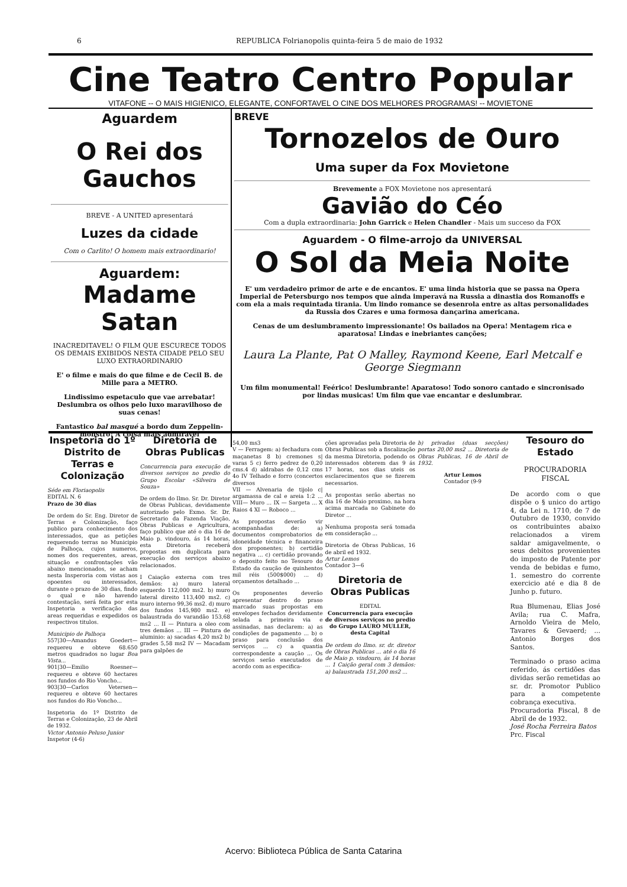6 REPUBLICA Folrianopolis quinta-feira 5 de maio de 1932
Cine Teatro Centro Popular
VITAFONE -- O MAIS HIGIENICO, ELEGANTE, CONFORTAVEL O CINE DOS MELHORES PROGRAMAS! -- MOVIETONE
Aguardem
O Rei dos Gauchos
BREVE - A UNITED apresentará
Luzes da cidade
Com o Carlito! O homem mais extraordinario!
Aguardem:
Madame Satan
INACREDITAVEL! O FILM QUE ESCURECE TODOS OS DEMAIS EXIBIDOS NESTA CIDADE PELO SEU LUXO EXTRAORDINARIO
E' o filme e mais do que filme e de Cecil B. de Mille para a METRO.
Lindissimo espetaculo que vae arrebatar! Deslumbra os olhos pelo luxo maravilhoso de suas cenas!
Fantastico bal masqué a bordo dum Zeppelin-monstro! A coisa mais admiravel
BREVE
Tornozelos de Ouro
Uma super da Fox Movietone
Brevemente a FOX Movietone nos apresentará
Gavião do Céo
Com a dupla extraordinaria: John Garrick e Helen Chandler - Mais um succeso da FOX
Aguardem - O filme-arrojo da UNIVERSAL
O Sol da Meia Noite
E' um verdadeiro primor de arte e de encantos. E' uma linda historia que se passa na Opera Imperial de Petersburgo nos tempos que ainda imperavá na Russia a dinastia dos Romanoffs e com ela a mais requintada tirania. Um lindo romance se desenrola entre as altas personalidades da Russia dos Czares e uma formosa dançarina americana.
Cenas de um deslumbramento impressionante! Os bailados na Opera! Mentagem rica e aparatosa! Lindas e inebriantes canções;
Laura La Plante, Pat O Malley, Raymond Keene, Earl Metcalf e George Siegmann
Um film monumental! Feérico! Deslumbrante! Aparatoso! Todo sonoro cantado e sincronisado por lindas musicas! Um film que vae encantar e deslumbrar.
Inspetoria do 1º Distrito de Terras e Colonização
Séde em Floriaopolis
EDITAL N. 6
Prazo de 30 dias
De ordem do Sr. Eng. Diretor de Terras e Colonização, faço publico para conhecimento dos interessados, que as petições requerendo terras no Municipio de Palhoça, cujos numeros, nomes dos requerentes, areas, situação e confrontações vão abaixo mencionados, se acham nesta Insperoria com vistas aos opoentes ou interessados, durante o prazo de 30 dias, findo o qual e não havendo contestação, será feita por esta Inspetoria a verificação das areas requeridas e expedidos os respectivos titulos.
Municipio de Palhoça
557|30—Amandus Goedert—requereu e obteve 68.650 metros quadrados no lugar Boa Vista...
901|30—Emilio Roesner—requereu e obteve 60 hectares nos fundos do Rio Voncho...
903|30—Carlos Vetersen—requereu e obteve 60 hectares nos fundos do Rio Voncho...
Inspetoria do 1º Distrito de Terras e Colonização, 23 de Abril de 1932.
Victor Antonio Peluso Junior
Inspetor (4-6)
Diretoria de Obras Publicas
Concurrencia para execução de diversos serviços no predio do Grupo Escolar «Silveira de Souza»
De ordem do Ilmo. Sr. Dr. Diretor de Obras Publicas, devidamente autorizado pelo Exmo. Sr. Dr. Secretario da Fazenda Viação, Obras Publicas e Agricultura, faço publico que até o dia 16 de Maio p. vindouro, ás 14 horas, esta Diretoria receberá propostas em duplicata para execução dos serviços abaixo relacionados.
I Caiação externa com tres demãos: a) muro lateral esquerdo 112,000 ms2. b) muro lateral direito 113,400 ms2. c) muro interno 99,36 ms2. d) muro dos fundos 145,980 ms2. e) balaustrada do varandão 153,68 ms2 ... II — Pintura a oleo com tres demãos ... III — Pintura de aluminio: a) sacadas 4,20 ms2 b) grades 5,58 ms2 IV — Macadam para galpões de
54,00 ms3
V — Ferragem: a) fechadura com maçanetas 8 b) cremones s| varas 5 c) ferro pedrez de 0,20 cms.4 d) aldrabas de 0,12 cms 4o IV Telhado e forro (concertos diversos
VII — Alvenaria de tijolo c| argamassa de cal e areia 1:2 ... VIII— Muro ... IX — Sargeta ... X Raios 4 XI — Roboco ...
As propostas deverão vir acompanhadas de: a) documentos comprobatorios de idoneidade técnica e financeira dos proponentes; b) certidão negativa ... c) certidão provando o deposito feito no Tesouro do Estado da caução de quinhentos mil réis (500$000) ... d) orçamentos detalhado ...
Os proponentes deverão apresentar dentro do praso marcado suas propostas em envelopes fechados devidamente selada a primeira via e assinadas, nas declarem: a) as condições de pagamento ... b) o praso para conclusão dos serviços ... c) a quantia correspondente a caução ... Os serviços serão executados de acordo com as especifica-
ções aprovadas pela Diretoria de Obras Publicas sob a fiscalização da mesma Diretoria, podendo os interessados obterem das 9 ás 17 horas, nos dias uteis os esclarecimentos que se fizerem necessarios.
As propostas serão abertas no dia 16 de Maio proximo, na hora acima marcada no Gabinete do Diretor ...
Nenhuma proposta será tomada em consideração ...
Diretoria de Obras Publicas, 16 de abril ed 1932.
Artur Lemos
Contador 3—6
Diretoria de Obras Publicas
EDITAL
Concurrencia para execução de diversos serviços no predio do Grupo LAURO MULLER, desta Capital
De ordem do Ilmo. sr. dr. diretor de Obras Publicas ... até o dia 16 de Maio p. vindouro, ás 14 horas ... 1 Caição geral com 3 demãos: a) balaustrada 151,200 ms2 ...
b) privadas (duas secções) portas 20,00 ms2 ... Diretoria de Obras Publicas, 16 de Abril de 1932.
Artur Lemos
Contador (9-9
Tesouro do Estado
PROCURADORIA FISCAL
De acordo com o que dispõe o § unico do artigo 4, da Lei n. 1710, de 7 de Outubro de 1930, convido os contribuintes abaixo relacionados a virem saldar amigavelmente, o seus debitos provenientes do imposto de Patente por venda de bebidas e fumo, 1. semestro do corrente exercicio até e dia 8 de Junho p. futuro.
Rua Blumenau, Elias José Avila; rua C. Mafra, Arnoldo Vieira de Melo, Tavares & Gevaerd; ... Antonio Borges dos Santos.
Terminado o praso acima referido, ás certidões das dividas serão remetidas ao sr. dr. Promotor Publico para a competente cobrança executiva.
Procuradoria Fiscal, 8 de Abril de de 1932.
José Rocha Ferreira Batos
Prc. Fiscal
Acervo: Biblioteca Pública de Santa Catarina